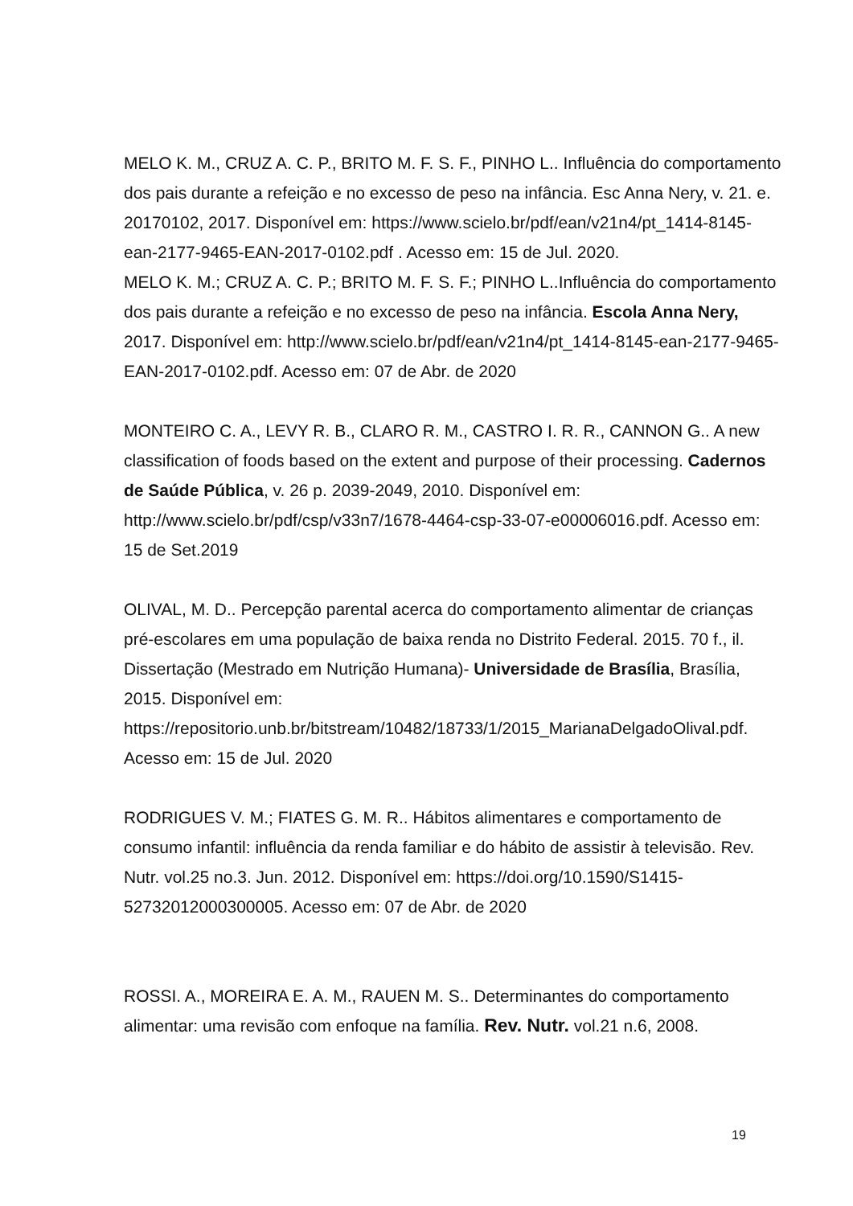MELO K. M., CRUZ A. C. P., BRITO M. F. S. F., PINHO L.. Influência do comportamento dos pais durante a refeição e no excesso de peso na infância. Esc Anna Nery, v. 21. e. 20170102, 2017. Disponível em: https://www.scielo.br/pdf/ean/v21n4/pt_1414-8145-ean-2177-9465-EAN-2017-0102.pdf . Acesso em: 15 de Jul. 2020.
MELO K. M.; CRUZ A. C. P.; BRITO M. F. S. F.; PINHO L..Influência do comportamento dos pais durante a refeição e no excesso de peso na infância. Escola Anna Nery, 2017. Disponível em: http://www.scielo.br/pdf/ean/v21n4/pt_1414-8145-ean-2177-9465-EAN-2017-0102.pdf. Acesso em: 07 de Abr. de 2020
MONTEIRO C. A., LEVY R. B., CLARO R. M., CASTRO I. R. R., CANNON G.. A new classification of foods based on the extent and purpose of their processing. Cadernos de Saúde Pública, v. 26 p. 2039-2049, 2010. Disponível em: http://www.scielo.br/pdf/csp/v33n7/1678-4464-csp-33-07-e00006016.pdf. Acesso em: 15 de Set.2019
OLIVAL, M. D.. Percepção parental acerca do comportamento alimentar de crianças pré-escolares em uma população de baixa renda no Distrito Federal. 2015. 70 f., il. Dissertação (Mestrado em Nutrição Humana)- Universidade de Brasília, Brasília, 2015. Disponível em: https://repositorio.unb.br/bitstream/10482/18733/1/2015_MarianaDelgadoOlival.pdf. Acesso em: 15 de Jul. 2020
RODRIGUES V. M.; FIATES G. M. R.. Hábitos alimentares e comportamento de consumo infantil: influência da renda familiar e do hábito de assistir à televisão. Rev. Nutr. vol.25 no.3. Jun. 2012. Disponível em: https://doi.org/10.1590/S1415-52732012000300005. Acesso em: 07 de Abr. de 2020
ROSSI. A., MOREIRA E. A. M., RAUEN M. S.. Determinantes do comportamento alimentar: uma revisão com enfoque na família. Rev. Nutr. vol.21 n.6, 2008.
19